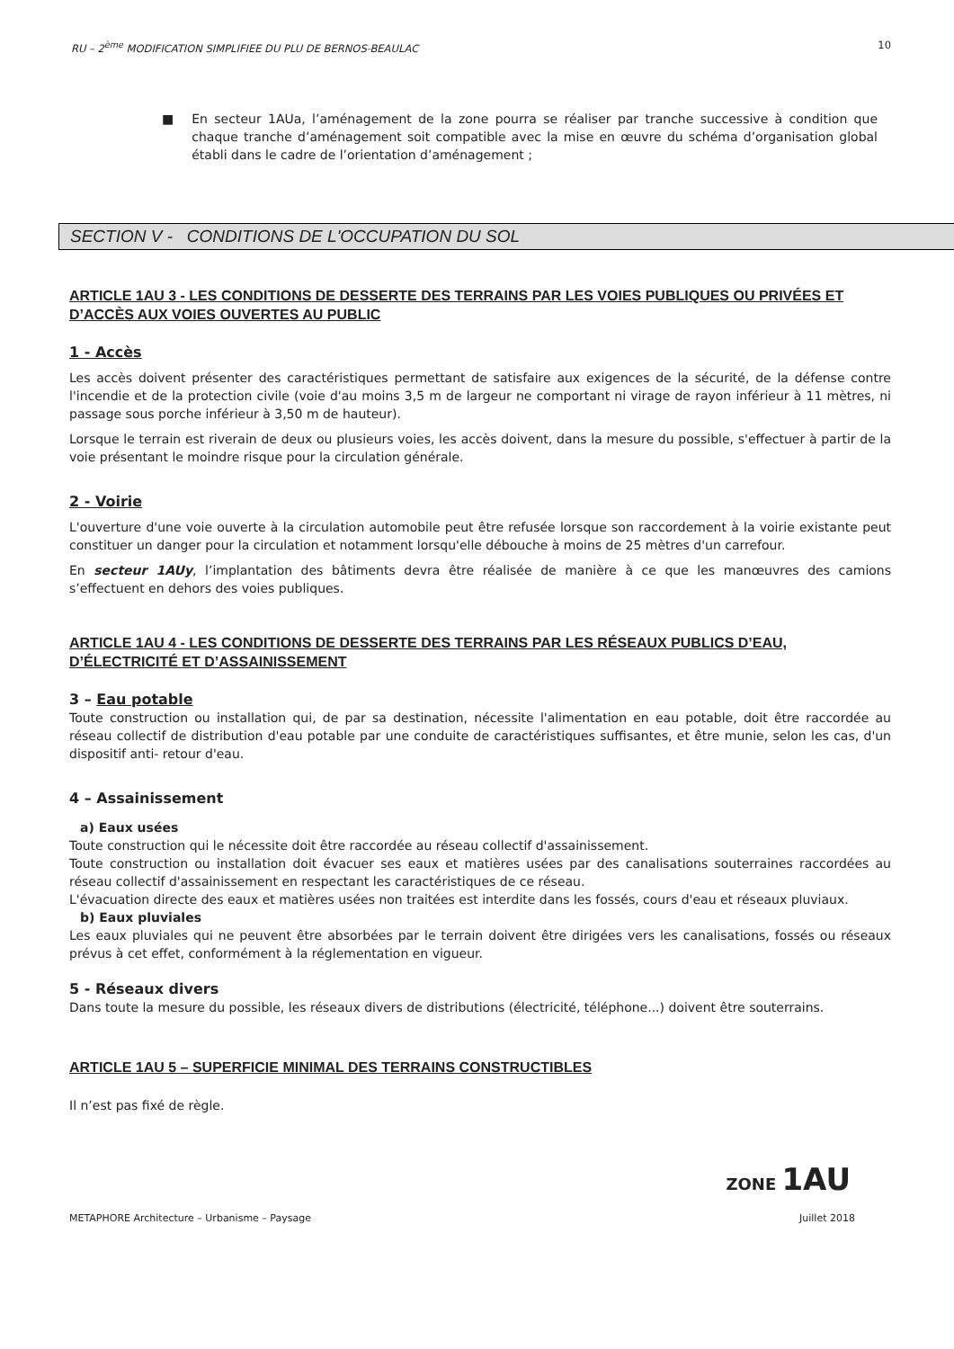RU – 2<sup>ème</sup> MODIFICATION SIMPLIFIEE DU PLU DE BERNOS-BEAULAC 10
■ En secteur 1AUa, l’aménagement de la zone pourra se réaliser par tranche successive à condition que chaque tranche d’aménagement soit compatible avec la mise en œuvre du schéma d’organisation global établi dans le cadre de l’orientation d’aménagement ;
SECTION V - CONDITIONS DE L'OCCUPATION DU SOL
ARTICLE 1AU 3 - LES CONDITIONS DE DESSERTE DES TERRAINS PAR LES VOIES PUBLIQUES OU PRIVÉES ET D’ACCÈS AUX VOIES OUVERTES AU PUBLIC
1 - Accès
Les accès doivent présenter des caractéristiques permettant de satisfaire aux exigences de la sécurité, de la défense contre l'incendie et de la protection civile (voie d'au moins 3,5 m de largeur ne comportant ni virage de rayon inférieur à 11 mètres, ni passage sous porche inférieur à 3,50 m de hauteur).
Lorsque le terrain est riverain de deux ou plusieurs voies, les accès doivent, dans la mesure du possible, s'effectuer à partir de la voie présentant le moindre risque pour la circulation générale.
2 - Voirie
L'ouverture d'une voie ouverte à la circulation automobile peut être refusée lorsque son raccordement à la voirie existante peut constituer un danger pour la circulation et notamment lorsqu'elle débouche à moins de 25 mètres d'un carrefour.
En secteur 1AUy, l’implantation des bâtiments devra être réalisée de manière à ce que les manœuvres des camions s’effectuent en dehors des voies publiques.
ARTICLE 1AU 4 - LES CONDITIONS DE DESSERTE DES TERRAINS PAR LES RÉSEAUX PUBLICS D’EAU, D’ÉLECTRICITÉ ET D’ASSAINISSEMENT
3 – Eau potable
Toute construction ou installation qui, de par sa destination, nécessite l'alimentation en eau potable, doit être raccordée au réseau collectif de distribution d'eau potable par une conduite de caractéristiques suffisantes, et être munie, selon les cas, d'un dispositif anti- retour d'eau.
4 – Assainissement
a) Eaux usées
Toute construction qui le nécessite doit être raccordée au réseau collectif d'assainissement.
Toute construction ou installation doit évacuer ses eaux et matières usées par des canalisations souterraines raccordées au réseau collectif d'assainissement en respectant les caractéristiques de ce réseau.
L'évacuation directe des eaux et matières usées non traitées est interdite dans les fossés, cours d'eau et réseaux pluviaux.
b) Eaux pluviales
Les eaux pluviales qui ne peuvent être absorbées par le terrain doivent être dirigées vers les canalisations, fossés ou réseaux prévus à cet effet, conformément à la réglementation en vigueur.
5 - Réseaux divers
Dans toute la mesure du possible, les réseaux divers de distributions (électricité, téléphone...) doivent être souterrains.
ARTICLE 1AU 5 – SUPERFICIE MINIMAL DES TERRAINS CONSTRUCTIBLES
Il n’est pas fixé de règle.
ZONE 1AU
METAPHORE Architecture – Urbanisme – Paysage Juillet 2018